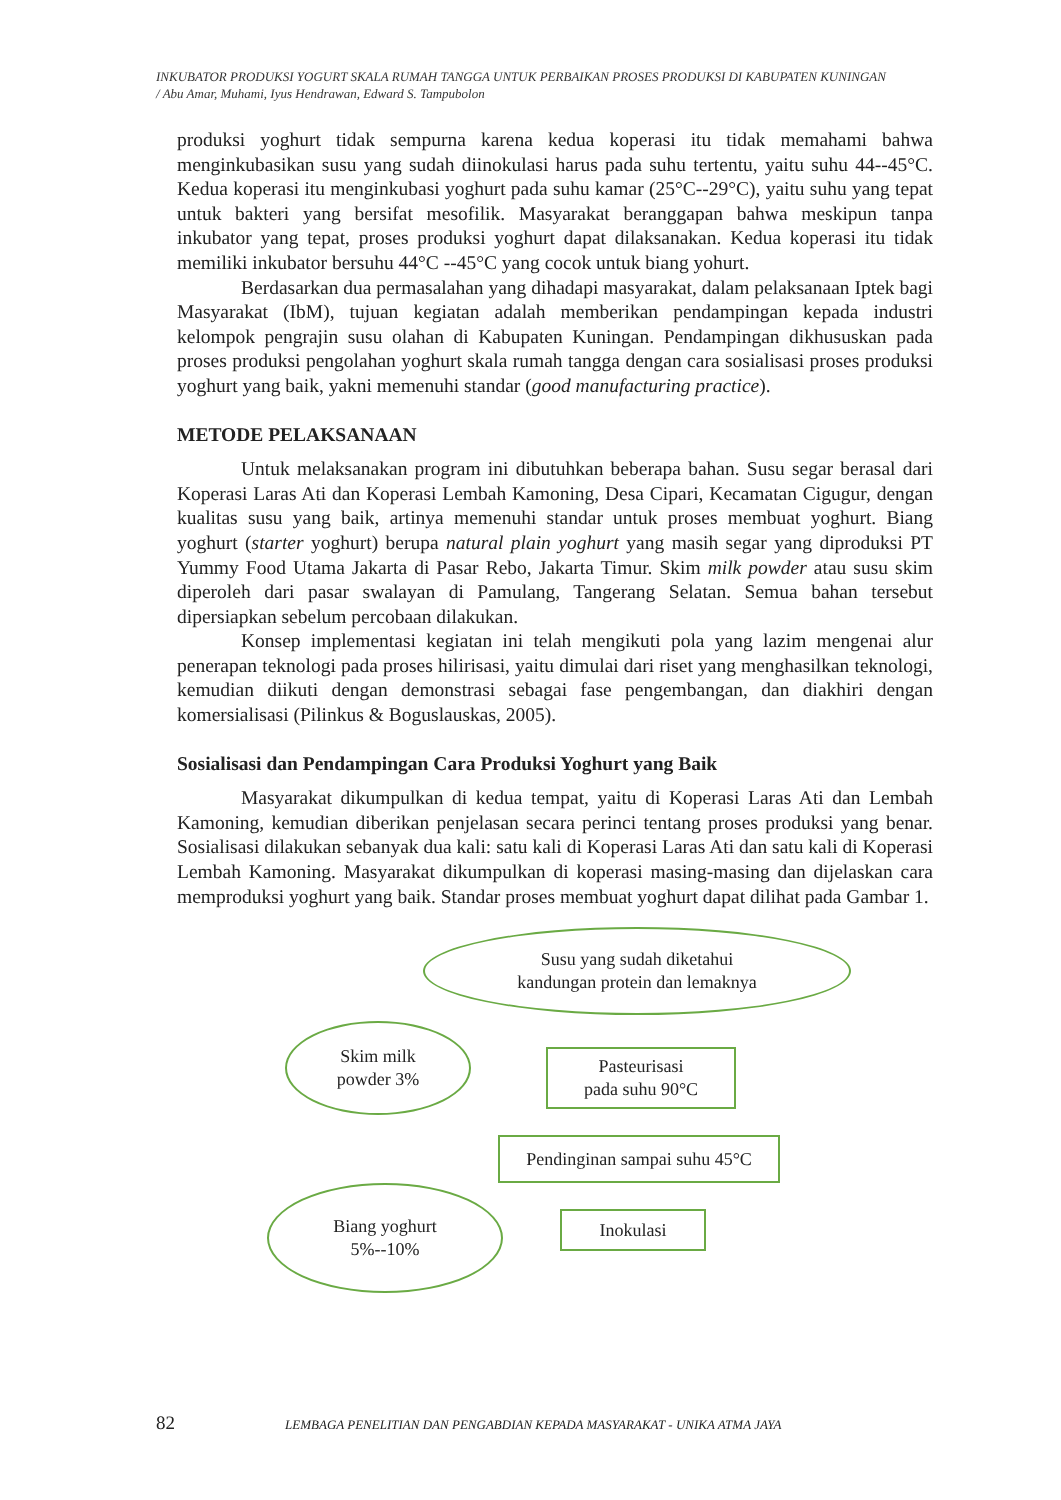INKUBATOR PRODUKSI YOGURT SKALA RUMAH TANGGA UNTUK PERBAIKAN PROSES PRODUKSI DI KABUPATEN KUNINGAN
/ Abu Amar, Muhami, Iyus Hendrawan, Edward S. Tampubolon
produksi yoghurt tidak sempurna karena kedua koperasi itu tidak memahami bahwa menginkubasikan susu yang sudah diinokulasi harus pada suhu tertentu, yaitu suhu 44--45°C. Kedua koperasi itu menginkubasi yoghurt pada suhu kamar (25°C--29°C), yaitu suhu yang tepat untuk bakteri yang bersifat mesofilik. Masyarakat beranggapan bahwa meskipun tanpa inkubator yang tepat, proses produksi yoghurt dapat dilaksanakan. Kedua koperasi itu tidak memiliki inkubator bersuhu 44°C --45°C yang cocok untuk biang yohurt.
Berdasarkan dua permasalahan yang dihadapi masyarakat, dalam pelaksanaan Iptek bagi Masyarakat (IbM), tujuan kegiatan adalah memberikan pendampingan kepada industri kelompok pengrajin susu olahan di Kabupaten Kuningan. Pendampingan dikhususkan pada proses produksi pengolahan yoghurt skala rumah tangga dengan cara sosialisasi proses produksi yoghurt yang baik, yakni memenuhi standar (good manufacturing practice).
METODE PELAKSANAAN
Untuk melaksanakan program ini dibutuhkan beberapa bahan. Susu segar berasal dari Koperasi Laras Ati dan Koperasi Lembah Kamoning, Desa Cipari, Kecamatan Cigugur, dengan kualitas susu yang baik, artinya memenuhi standar untuk proses membuat yoghurt. Biang yoghurt (starter yoghurt) berupa natural plain yoghurt yang masih segar yang diproduksi PT Yummy Food Utama Jakarta di Pasar Rebo, Jakarta Timur. Skim milk powder atau susu skim diperoleh dari pasar swalayan di Pamulang, Tangerang Selatan. Semua bahan tersebut dipersiapkan sebelum percobaan dilakukan.
Konsep implementasi kegiatan ini telah mengikuti pola yang lazim mengenai alur penerapan teknologi pada proses hilirisasi, yaitu dimulai dari riset yang menghasilkan teknologi, kemudian diikuti dengan demonstrasi sebagai fase pengembangan, dan diakhiri dengan komersialisasi (Pilinkus & Boguslauskas, 2005).
Sosialisasi dan Pendampingan Cara Produksi Yoghurt yang Baik
Masyarakat dikumpulkan di kedua tempat, yaitu di Koperasi Laras Ati dan Lembah Kamoning, kemudian diberikan penjelasan secara perinci tentang proses produksi yang benar. Sosialisasi dilakukan sebanyak dua kali: satu kali di Koperasi Laras Ati dan satu kali di Koperasi Lembah Kamoning. Masyarakat dikumpulkan di koperasi masing-masing dan dijelaskan cara memproduksi yoghurt yang baik. Standar proses membuat yoghurt dapat dilihat pada Gambar 1.
Susu yang sudah diketahui
kandungan protein dan lemaknya
Skim milk
powder 3%
Pasteurisasi
pada suhu 90°C
Pendinginan sampai suhu 45°C
Biang yoghurt
5%--10%
Inokulasi
82 LEMBAGA PENELITIAN DAN PENGABDIAN KEPADA MASYARAKAT - UNIKA ATMA JAYA